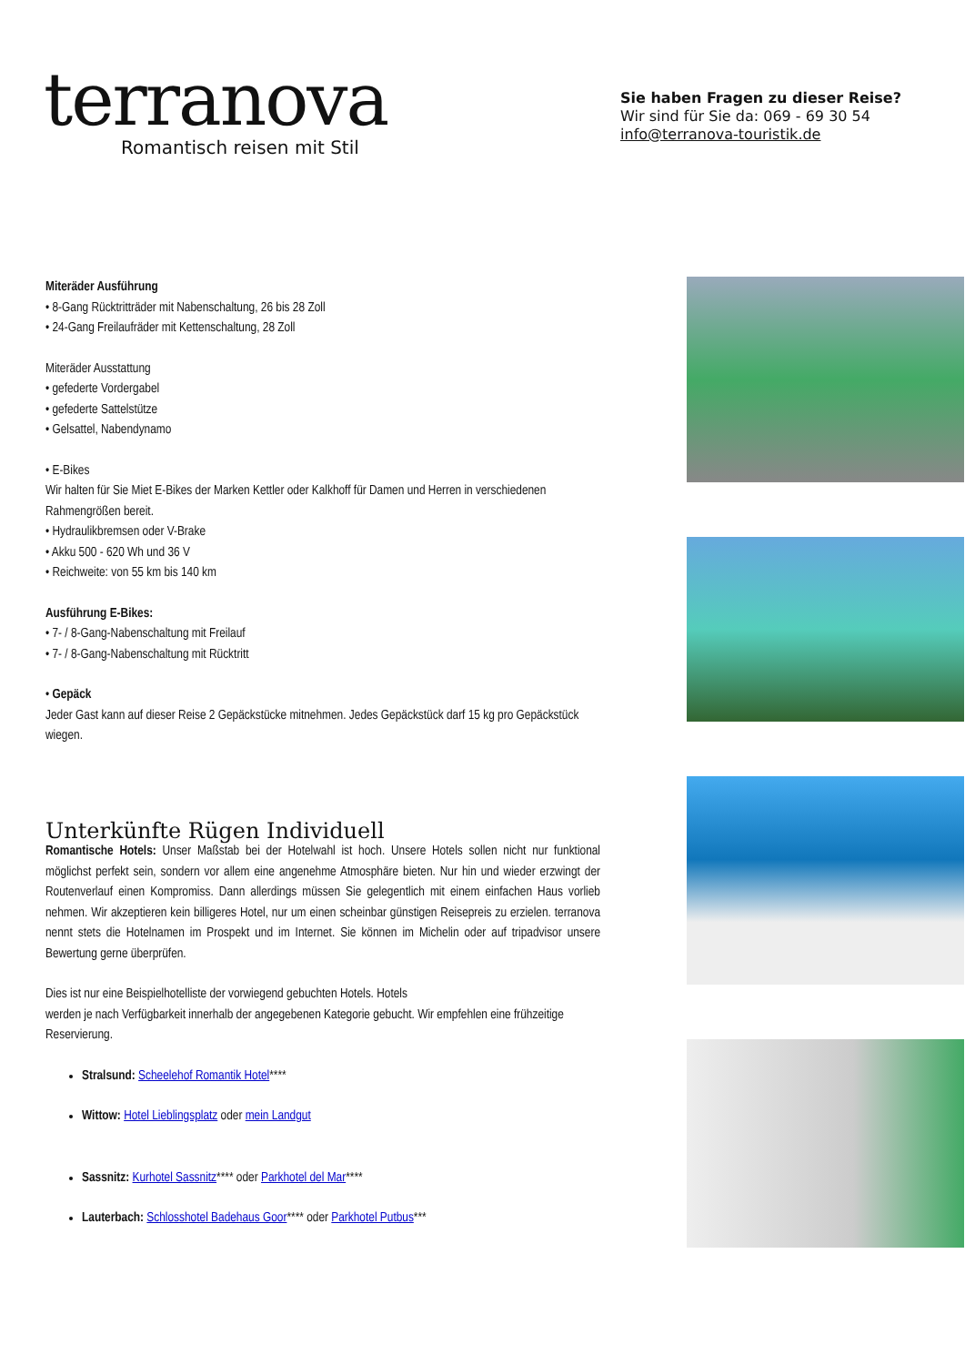terranova
Romantisch reisen mit Stil
Sie haben Fragen zu dieser Reise?
Wir sind für Sie da: 069 - 69 30 54
info@terranova-touristik.de
Miteräder Ausführung
• 8-Gang Rücktritträder mit Nabenschaltung, 26 bis 28 Zoll
• 24-Gang Freilaufräder mit Kettenschaltung, 28 Zoll
Miteräder Ausstattung
• gefederte Vordergabel
• gefederte Sattelstütze
• Gelsattel, Nabendynamo
• E-Bikes
Wir halten für Sie Miet E-Bikes der Marken Kettler oder Kalkhoff für Damen und Herren in verschiedenen Rahmengrößen bereit.
• Hydraulikbremsen oder V-Brake
• Akku 500 - 620 Wh und 36 V
• Reichweite: von 55 km bis 140 km
Ausführung E-Bikes:
• 7- / 8-Gang-Nabenschaltung mit Freilauf
• 7- / 8-Gang-Nabenschaltung mit Rücktritt
• Gepäck
Jeder Gast kann auf dieser Reise 2 Gepäckstücke mitnehmen. Jedes Gepäckstück darf 15 kg pro Gepäckstück wiegen.
Unterkünfte Rügen Individuell
Romantische Hotels: Unser Maßstab bei der Hotelwahl ist hoch. Unsere Hotels sollen nicht nur funktional möglichst perfekt sein, sondern vor allem eine angenehme Atmosphäre bieten. Nur hin und wieder erzwingt der Routenverlauf einen Kompromiss. Dann allerdings müssen Sie gelegentlich mit einem einfachen Haus vorlieb nehmen. Wir akzeptieren kein billigeres Hotel, nur um einen scheinbar günstigen Reisepreis zu erzielen. terranova nennt stets die Hotelnamen im Prospekt und im Internet. Sie können im Michelin oder auf tripadvisor unsere Bewertung gerne überprüfen.
Dies ist nur eine Beispielhotelliste der vorwiegend gebuchten Hotels. Hotels
werden je nach Verfügbarkeit innerhalb der angegebenen Kategorie gebucht. Wir empfehlen eine frühzeitige Reservierung.
Stralsund: Scheelehof Romantik Hotel****
Wittow: Hotel Lieblingsplatz oder mein Landgut
Sassnitz: Kurhotel Sassnitz**** oder Parkhotel del Mar****
Lauterbach: Schlosshotel Badehaus Goor**** oder Parkhotel Putbus***